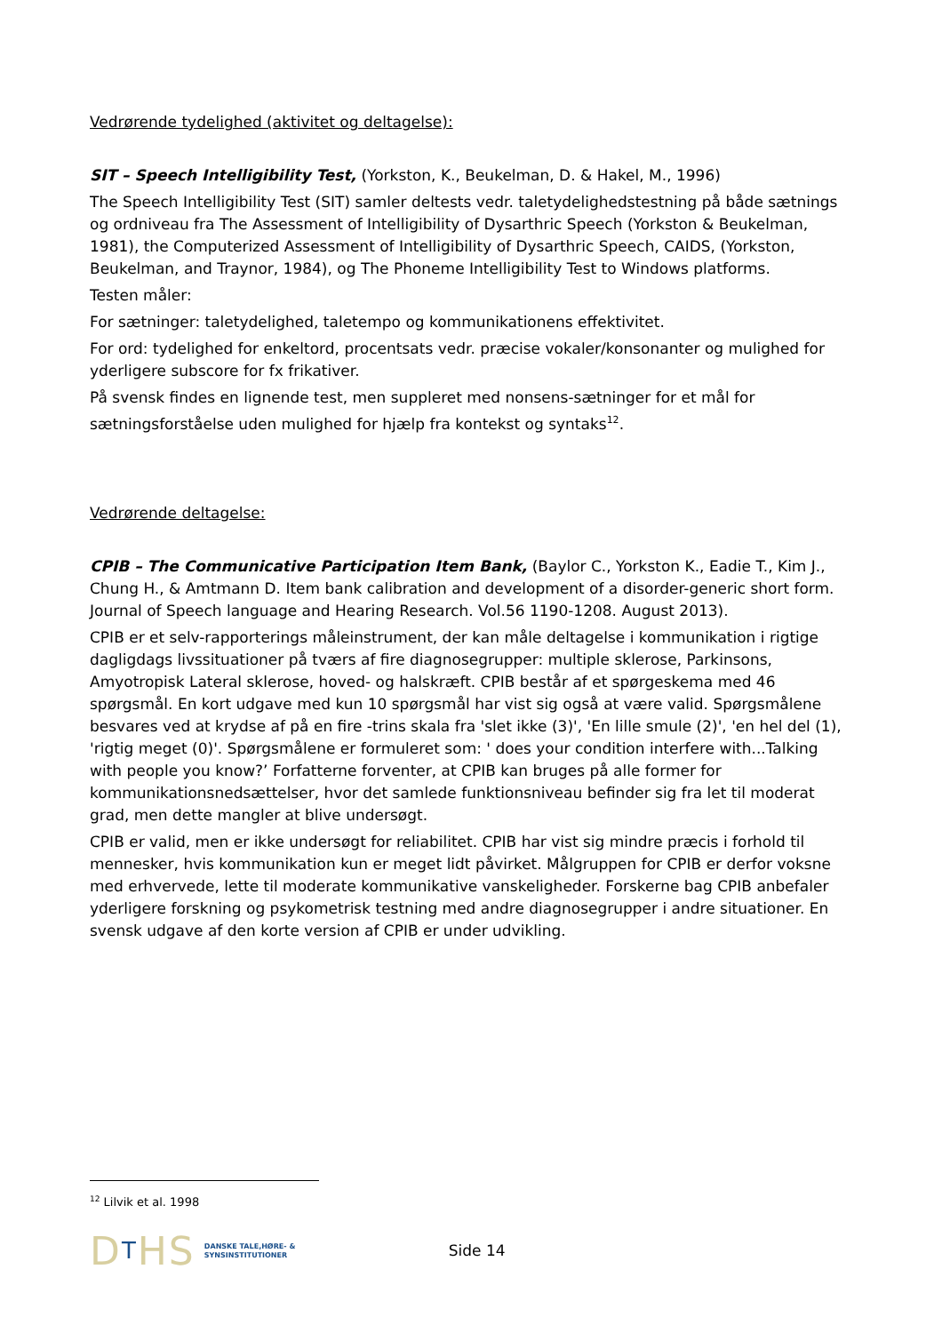Vedrørende tydelighed (aktivitet og deltagelse):
SIT – Speech Intelligibility Test, (Yorkston, K., Beukelman, D. & Hakel, M., 1996)
The Speech Intelligibility Test (SIT) samler deltests vedr. taletydelighedstestning på både sætnings og ordniveau fra The Assessment of Intelligibility of Dysarthric Speech (Yorkston & Beukelman, 1981), the Computerized Assessment of Intelligibility of Dysarthric Speech, CAIDS, (Yorkston, Beukelman, and Traynor, 1984), og The Phoneme Intelligibility Test to Windows platforms.
Testen måler:
For sætninger: taletydelighed, taletempo og kommunikationens effektivitet.
For ord: tydelighed for enkeltord, procentsats vedr. præcise vokaler/konsonanter og mulighed for yderligere subscore for fx frikativer.
På svensk findes en lignende test, men suppleret med nonsens-sætninger for et mål for sætningsforståelse uden mulighed for hjælp fra kontekst og syntaks<sup>12</sup>.
Vedrørende deltagelse:
CPIB – The Communicative Participation Item Bank, (Baylor C., Yorkston K., Eadie T., Kim J., Chung H., & Amtmann D. Item bank calibration and development of a disorder-generic short form. Journal of Speech language and Hearing Research. Vol.56 1190-1208. August 2013).
CPIB er et selv-rapporterings måleinstrument, der kan måle deltagelse i kommunikation i rigtige dagligdags livssituationer på tværs af fire diagnosegrupper: multiple sklerose, Parkinsons, Amyotropisk Lateral sklerose, hoved- og halskræft. CPIB består af et spørgeskema med 46 spørgsmål. En kort udgave med kun 10 spørgsmål har vist sig også at være valid. Spørgsmålene besvares ved at krydse af på en fire -trins skala fra 'slet ikke (3)', 'En lille smule (2)', 'en hel del (1), 'rigtig meget (0)'. Spørgsmålene er formuleret som: ' does your condition interfere with...Talking with people you know?’ Forfatterne forventer, at CPIB kan bruges på alle former for kommunikationsnedsættelser, hvor det samlede funktionsniveau befinder sig fra let til moderat grad, men dette mangler at blive undersøgt.
CPIB er valid, men er ikke undersøgt for reliabilitet. CPIB har vist sig mindre præcis i forhold til mennesker, hvis kommunikation kun er meget lidt påvirket. Målgruppen for CPIB er derfor voksne med erhvervede, lette til moderate kommunikative vanskeligheder. Forskerne bag CPIB anbefaler yderligere forskning og psykometrisk testning med andre diagnosegrupper i andre situationer. En svensk udgave af den korte version af CPIB er under udvikling.
<sup>12</sup> Lilvik et al. 1998
DTHS
DANSKE TALE,HØRE- & SYNSINSTITUTIONER
Side 14